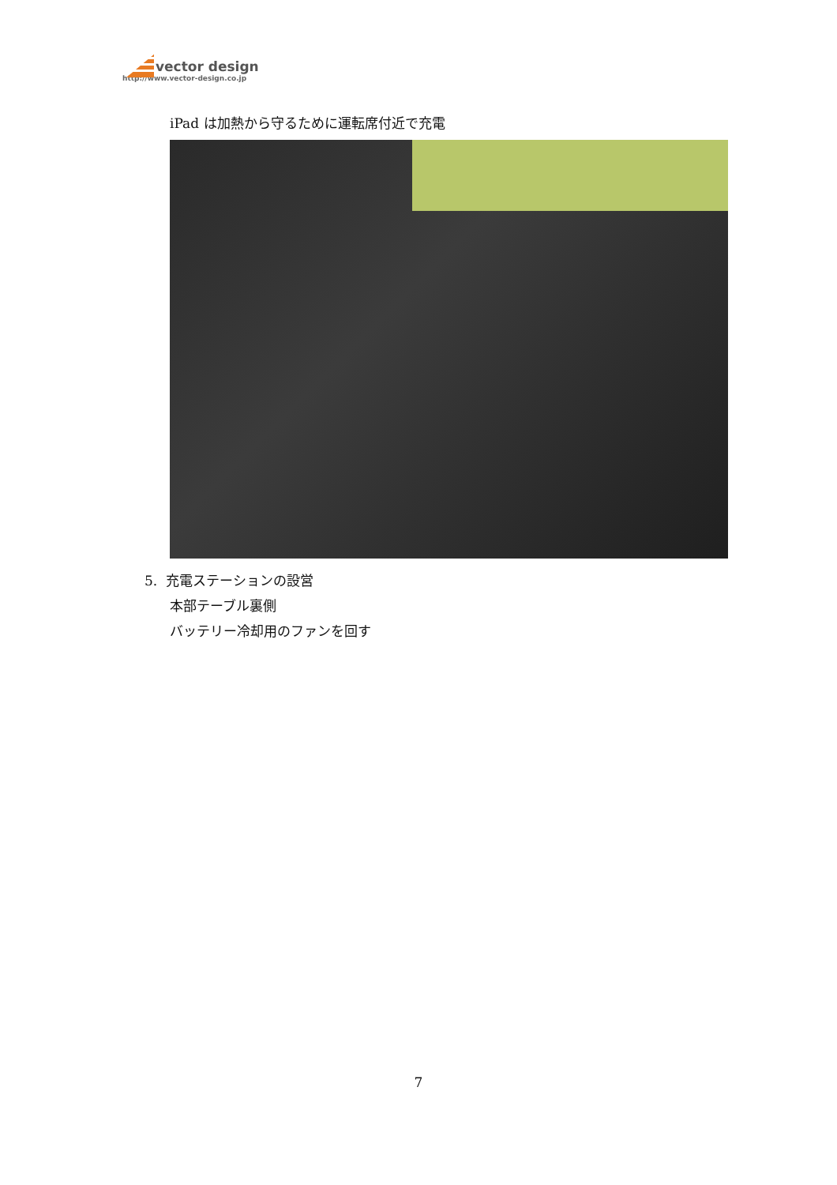vector design
http://www.vector-design.co.jp
iPad は加熱から守るために運転席付近で充電
5. 充電ステーションの設営
本部テーブル裏側
バッテリー冷却用のファンを回す
7